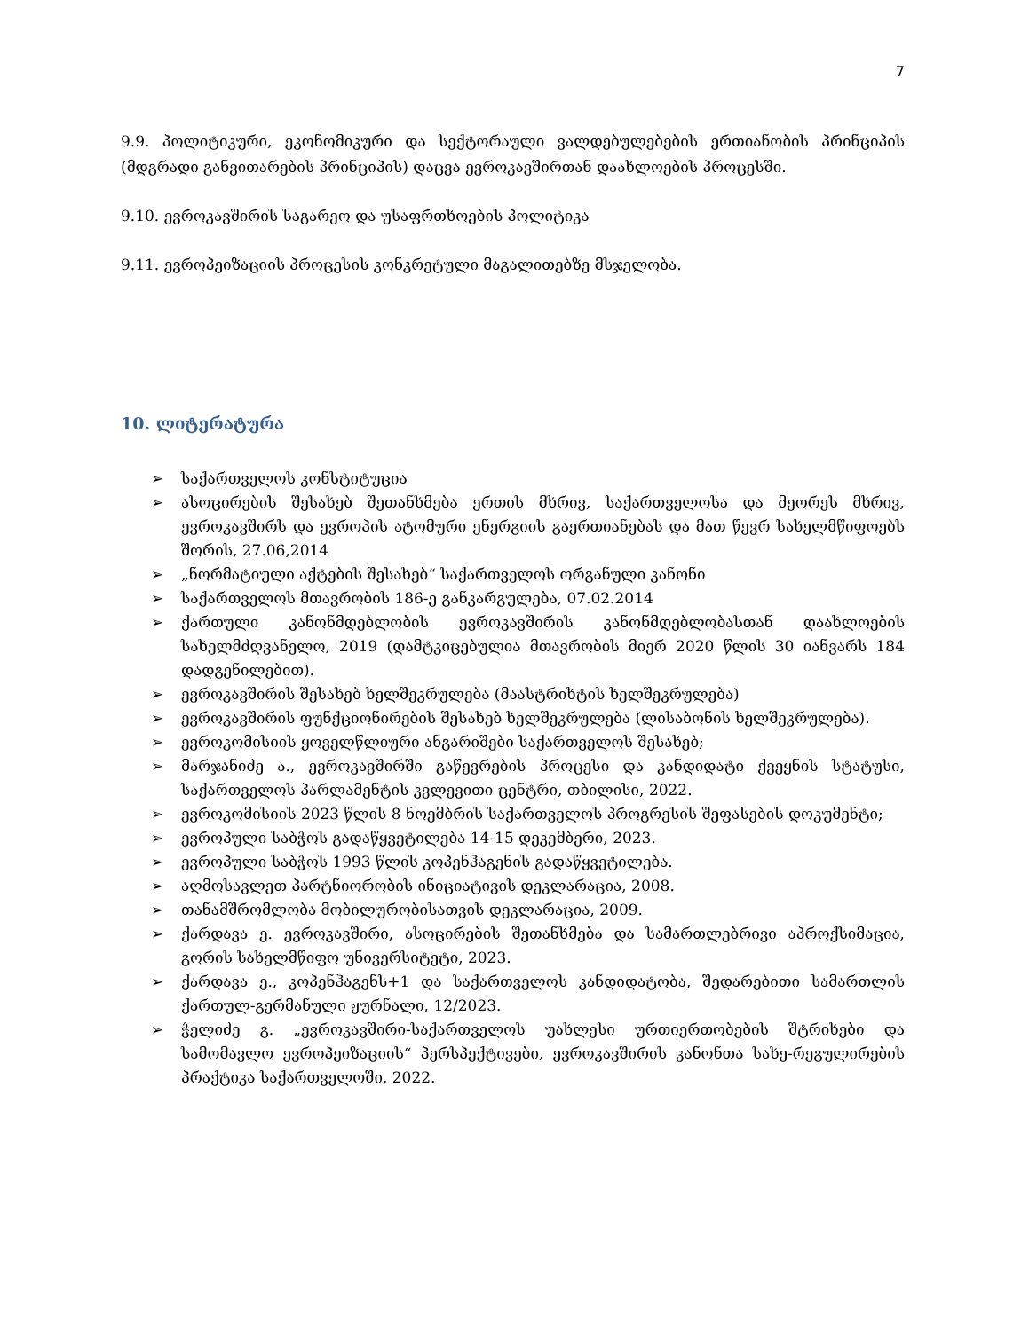7
9.9. პოლიტიკური, ეკონომიკური და სექტორაული ვალდებულებების ერთიანობის პრინციპის (მდგრადი განვითარების პრინციპის) დაცვა ევროკავშირთან დაახლოების პროცესში.
9.10. ევროკავშირის საგარეო და უსაფრთხოების პოლიტიკა
9.11. ევროპეიზაციის პროცესის კონკრეტული მაგალითებზე მსჯელობა.
10. ლიტერატურა
➢ საქართველოს კონსტიტუცია
➢ ასოცირების შესახებ შეთანხმება ერთის მხრივ, საქართველოსა და მეორეს მხრივ, ევროკავშირს და ევროპის ატომური ენერგიის გაერთიანებას და მათ წევრ სახელმწიფოებს შორის, 27.06,2014
➢ „ნორმატიული აქტების შესახებ“ საქართველოს ორგანული კანონი
➢ საქართველოს მთავრობის 186-ე განკარგულება, 07.02.2014
➢ ქართული კანონმდებლობის ევროკავშირის კანონმდებლობასთან დაახლოების სახელმძღვანელო, 2019 (დამტკიცებულია მთავრობის მიერ 2020 წლის 30 იანვარს 184 დადგენილებით).
➢ ევროკავშირის შესახებ ხელშეკრულება (მაასტრიხტის ხელშეკრულება)
➢ ევროკავშირის ფუნქციონირების შესახებ ხელშეკრულება (ლისაბონის ხელშეკრულება).
➢ ევროკომისიის ყოველწლიური ანგარიშები საქართველოს შესახებ;
➢ მარჯანიძე ა., ევროკავშირში გაწევრების პროცესი და კანდიდატი ქვეყნის სტატუსი, საქართველოს პარლამენტის კვლევითი ცენტრი, თბილისი, 2022.
➢ ევროკომისიის 2023 წლის 8 ნოემბრის საქართველოს პროგრესის შეფასების დოკუმენტი;
➢ ევროპული საბჭოს გადაწყვეტილება 14-15 დეკემბერი, 2023.
➢ ევროპული საბჭოს 1993 წლის კოპენჰაგენის გადაწყვეტილება.
➢ აღმოსავლეთ პარტნიორობის ინიციატივის დეკლარაცია, 2008.
➢ თანამშრომლობა მობილურობისათვის დეკლარაცია, 2009.
➢ ქარდავა ე. ევროკავშირი, ასოცირების შეთანხმება და სამართლებრივი აპროქსიმაცია, გორის სახელმწიფო უნივერსიტეტი, 2023.
➢ ქარდავა ე., კოპენჰაგენს+1 და საქართველოს კანდიდატობა, შედარებითი სამართლის ქართულ-გერმანული ჟურნალი, 12/2023.
➢ ჭელიძე გ. „ევროკავშირი-საქართველოს უახლესი ურთიერთობების შტრიხები და სამომავლო ევროპეიზაციის“ პერსპექტივები, ევროკავშირის კანონთა სახე-რეგულირების პრაქტიკა საქართველოში, 2022.